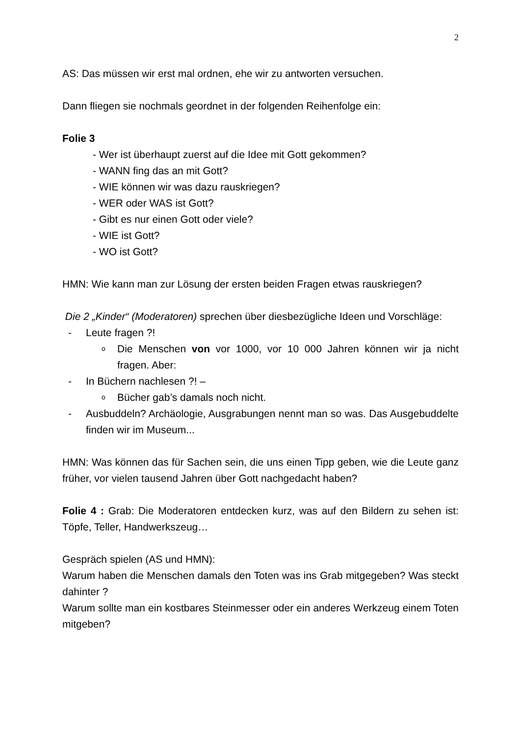2
AS: Das müssen wir erst mal ordnen, ehe wir zu antworten versuchen.
Dann fliegen sie nochmals geordnet in der folgenden Reihenfolge ein:
Folie 3
- Wer ist überhaupt zuerst auf die Idee mit Gott gekommen?
- WANN fing das an mit Gott?
- WIE können wir was dazu rauskriegen?
- WER oder WAS ist Gott?
- Gibt es nur einen Gott oder viele?
- WIE ist Gott?
- WO ist Gott?
HMN: Wie kann man zur Lösung der ersten beiden Fragen etwas rauskriegen?
Die 2 „Kinder“ (Moderatoren) sprechen über diesbezügliche Ideen und Vorschläge:
- Leute fragen ?!
o Die Menschen von vor 1000, vor 10 000 Jahren können wir ja nicht fragen. Aber:
- In Büchern nachlesen ?! –
o Bücher gab’s damals noch nicht.
- Ausbuddeln? Archäologie, Ausgrabungen nennt man so was. Das Ausgebuddelte finden wir im Museum...
HMN: Was können das für Sachen sein, die uns einen Tipp geben, wie die Leute ganz früher, vor vielen tausend Jahren über Gott nachgedacht haben?
Folie 4 : Grab: Die Moderatoren entdecken kurz, was auf den Bildern zu sehen ist: Töpfe, Teller, Handwerkszeug…
Gespräch spielen (AS und HMN):
Warum haben die Menschen damals den Toten was ins Grab mitgegeben? Was steckt dahinter ?
Warum sollte man ein kostbares Steinmesser oder ein anderes Werkzeug einem Toten mitgeben?